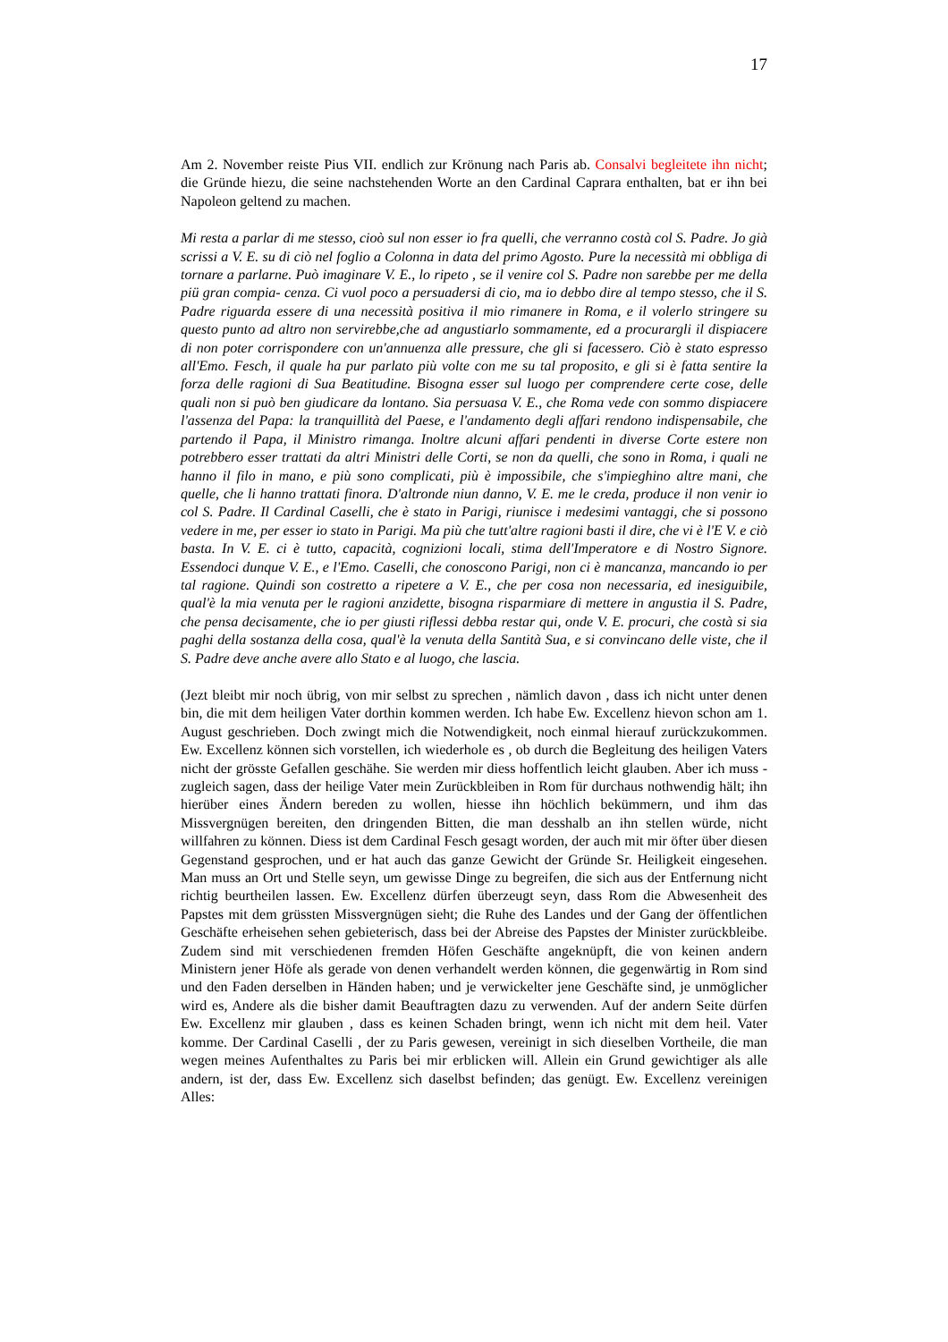17
Am 2. November reiste Pius VII. endlich zur Krönung nach Paris ab. Consalvi begleitete ihn nicht; die Gründe hiezu, die seine nachstehenden Worte an den Cardinal Caprara enthalten, bat er ihn bei Napoleon geltend zu machen.
Mi resta a parlar di me stesso, cioò sul non esser io fra quelli, che verranno costà col S. Padre. Jo già scrissi a V. E. su di ciò nel foglio a Colonna in data del primo Agosto. Pure la necessità mi obbliga di tornare a parlarne. Può imaginare V. E., lo ripeto , se il venire col S. Padre non sarebbe per me della piü gran compia- cenza. Ci vuol poco a persuadersi di cio, ma io debbo dire al tempo stesso, che il S. Padre riguarda essere di una necessità positiva il mio rimanere in Roma, e il volerlo stringere su questo punto ad altro non servirebbe,che ad angustiarlo sommamente, ed a procurargli il dispiacere di non poter corrispondere con un'annuenza alle pressure, che gli si facessero. Ciò è stato espresso all'Emo. Fesch, il quale ha pur parlato più volte con me su tal proposito, e gli si è fatta sentire la forza delle ragioni di Sua Beatitudine. Bisogna esser sul luogo per comprendere certe cose, delle quali non si può ben giudicare da lontano. Sia persuasa V. E., che Roma vede con sommo dispiacere l'assenza del Papa: la tranquillità del Paese, e l'andamento degli affari rendono indispensabile, che partendo il Papa, il Ministro rimanga. Inoltre alcuni affari pendenti in diverse Corte estere non potrebbero esser trattati da altri Ministri delle Corti, se non da quelli, che sono in Roma, i quali ne hanno il filo in mano, e più sono complicati, più è impossibile, che s'impieghino altre mani, che quelle, che li hanno trattati finora. D'altronde niun danno, V. E. me le creda, produce il non venir io col S. Padre. Il Cardinal Caselli, che è stato in Parigi, riunisce i medesimi vantaggi, che si possono vedere in me, per esser io stato in Parigi. Ma più che tutt'altre ragioni basti il dire, che vi è l'E V. e ciò basta. In V. E. ci è tutto, capacità, cognizioni locali, stima dell'Imperatore e di Nostro Signore. Essendoci dunque V. E., e l'Emo. Caselli, che conoscono Parigi, non ci è mancanza, mancando io per tal ragione. Quindi son costretto a ripetere a V. E., che per cosa non necessaria, ed inesiguibile, qual'è la mia venuta per le ragioni anzidette, bisogna risparmiare di mettere in angustia il S. Padre, che pensa decisamente, che io per giusti riflessi debba restar qui, onde V. E. procuri, che costà si sia paghi della sostanza della cosa, qual'è la venuta della Santità Sua, e si convincano delle viste, che il S. Padre deve anche avere allo Stato e al luogo, che lascia.
(Jezt bleibt mir noch übrig, von mir selbst zu sprechen , nämlich davon , dass ich nicht unter denen bin, die mit dem heiligen Vater dorthin kommen werden. Ich habe Ew. Excellenz hievon schon am 1. August geschrieben. Doch zwingt mich die Notwendigkeit, noch einmal hierauf zurückzukommen. Ew. Excellenz können sich vorstellen, ich wiederhole es , ob durch die Begleitung des heiligen Vaters nicht der grösste Gefallen geschähe. Sie werden mir diess hoffentlich leicht glauben. Aber ich muss -zugleich sagen, dass der heilige Vater mein Zurückbleiben in Rom für durchaus nothwendig hält; ihn hierüber eines Ändern bereden zu wollen, hiesse ihn höchlich bekümmern, und ihm das Missvergnügen bereiten, den dringenden Bitten, die man desshalb an ihn stellen würde, nicht willfahren zu können. Diess ist dem Cardinal Fesch gesagt worden, der auch mit mir öfter über diesen Gegenstand gesprochen, und er hat auch das ganze Gewicht der Gründe Sr. Heiligkeit eingesehen. Man muss an Ort und Stelle seyn, um gewisse Dinge zu begreifen, die sich aus der Entfernung nicht richtig beurtheilen lassen. Ew. Excellenz dürfen überzeugt seyn, dass Rom die Abwesenheit des Papstes mit dem grüssten Missvergnügen sieht; die Ruhe des Landes und der Gang der öffentlichen Geschäfte erheisehen sehen gebieterisch, dass bei der Abreise des Papstes der Minister zurückbleibe. Zudem sind mit verschiedenen fremden Höfen Geschäfte angeknüpft, die von keinen andern Ministern jener Höfe als gerade von denen verhandelt werden können, die gegenwärtig in Rom sind und den Faden derselben in Händen haben; und je verwickelter jene Geschäfte sind, je unmöglicher wird es, Andere als die bisher damit Beauftragten dazu zu verwenden. Auf der andern Seite dürfen Ew. Excellenz mir glauben , dass es keinen Schaden bringt, wenn ich nicht mit dem heil. Vater komme. Der Cardinal Caselli , der zu Paris gewesen, vereinigt in sich dieselben Vortheile, die man wegen meines Aufenthaltes zu Paris bei mir erblicken will. Allein ein Grund gewichtiger als alle andern, ist der, dass Ew. Excellenz sich daselbst befinden; das genügt. Ew. Excellenz vereinigen Alles: